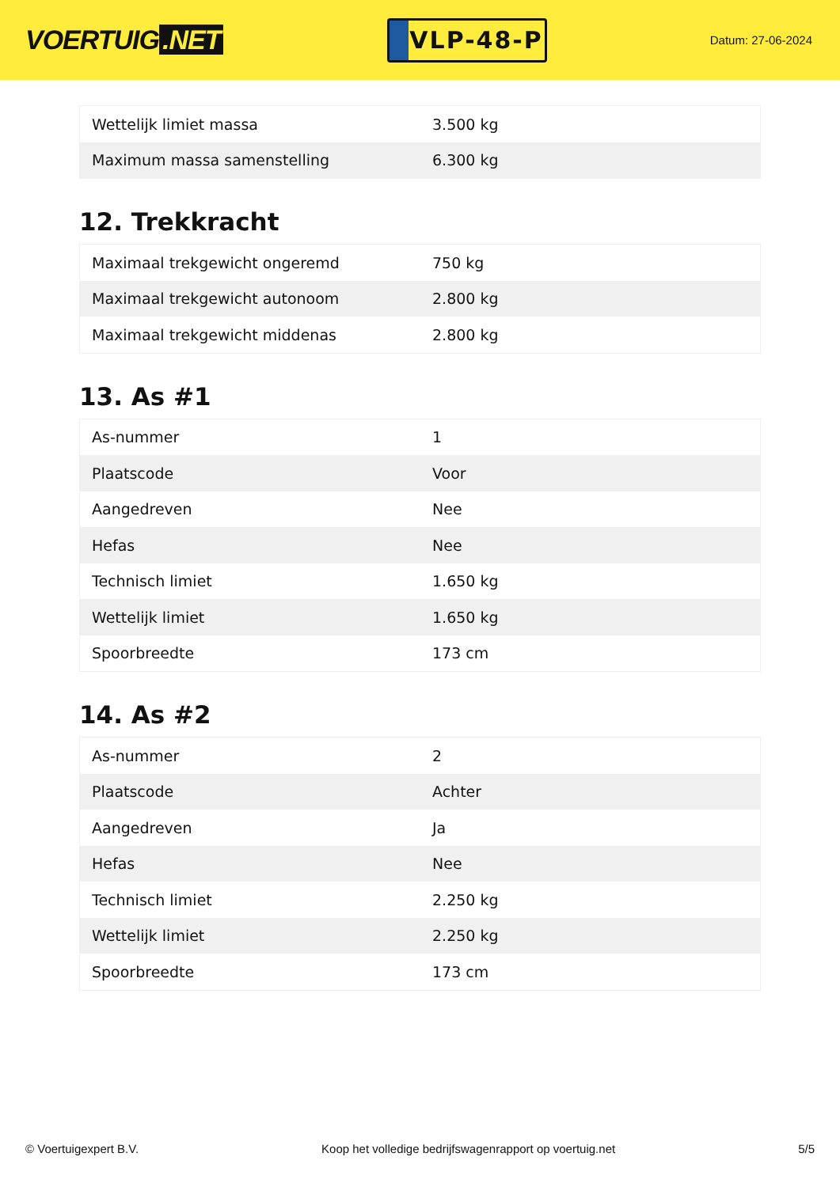VOERTUIG.NET
VLP-48-P
Datum: 27-06-2024
| Wettelijk limiet massa | 3.500 kg |
| Maximum massa samenstelling | 6.300 kg |
12. Trekkracht
| Maximaal trekgewicht ongeremd | 750 kg |
| Maximaal trekgewicht autonoom | 2.800 kg |
| Maximaal trekgewicht middenas | 2.800 kg |
13. As #1
| As-nummer | 1 |
| Plaatscode | Voor |
| Aangedreven | Nee |
| Hefas | Nee |
| Technisch limiet | 1.650 kg |
| Wettelijk limiet | 1.650 kg |
| Spoorbreedte | 173 cm |
14. As #2
| As-nummer | 2 |
| Plaatscode | Achter |
| Aangedreven | Ja |
| Hefas | Nee |
| Technisch limiet | 2.250 kg |
| Wettelijk limiet | 2.250 kg |
| Spoorbreedte | 173 cm |
© Voertuigexpert B.V. Koop het volledige bedrijfswagenrapport op voertuig.net 5/5